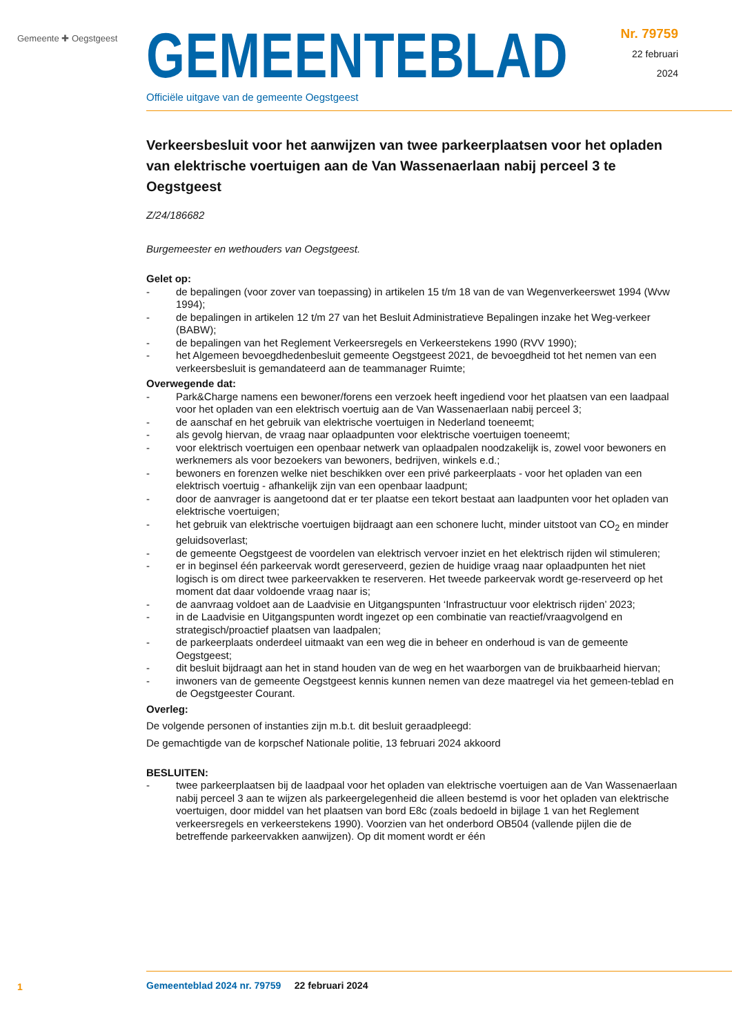Gemeente ✚ Oegstgeest
GEMEENTEBLAD
Officiële uitgave van de gemeente Oegstgeest
Nr. 79759
22 februari
2024
Verkeersbesluit voor het aanwijzen van twee parkeerplaatsen voor het opladen van elektrische voertuigen aan de Van Wassenaerlaan nabij perceel 3 te Oegstgeest
Z/24/186682
Burgemeester en wethouders van Oegstgeest.
Gelet op:
- de bepalingen (voor zover van toepassing) in artikelen 15 t/m 18 van de van Wegenverkeerswet 1994 (Wvw 1994);
- de bepalingen in artikelen 12 t/m 27 van het Besluit Administratieve Bepalingen inzake het Weg-verkeer (BABW);
- de bepalingen van het Reglement Verkeersregels en Verkeerstekens 1990 (RVV 1990);
- het Algemeen bevoegdhedenbesluit gemeente Oegstgeest 2021, de bevoegdheid tot het nemen van een verkeersbesluit is gemandateerd aan de teammanager Ruimte;
Overwegende dat:
- Park&Charge namens een bewoner/forens een verzoek heeft ingediend voor het plaatsen van een laadpaal voor het opladen van een elektrisch voertuig aan de Van Wassenaerlaan nabij perceel 3;
- de aanschaf en het gebruik van elektrische voertuigen in Nederland toeneemt;
- als gevolg hiervan, de vraag naar oplaadpunten voor elektrische voertuigen toeneemt;
- voor elektrisch voertuigen een openbaar netwerk van oplaadpalen noodzakelijk is, zowel voor bewoners en werknemers als voor bezoekers van bewoners, bedrijven, winkels e.d.;
- bewoners en forenzen welke niet beschikken over een privé parkeerplaats - voor het opladen van een elektrisch voertuig - afhankelijk zijn van een openbaar laadpunt;
- door de aanvrager is aangetoond dat er ter plaatse een tekort bestaat aan laadpunten voor het opladen van elektrische voertuigen;
- het gebruik van elektrische voertuigen bijdraagt aan een schonere lucht, minder uitstoot van CO<sub>2</sub> en minder geluidsoverlast;
- de gemeente Oegstgeest de voordelen van elektrisch vervoer inziet en het elektrisch rijden wil stimuleren;
- er in beginsel één parkeervak wordt gereserveerd, gezien de huidige vraag naar oplaadpunten het niet logisch is om direct twee parkeervakken te reserveren. Het tweede parkeervak wordt ge-reserveerd op het moment dat daar voldoende vraag naar is;
- de aanvraag voldoet aan de Laadvisie en Uitgangspunten ‘Infrastructuur voor elektrisch rijden’ 2023;
- in de Laadvisie en Uitgangspunten wordt ingezet op een combinatie van reactief/vraagvolgend en strategisch/proactief plaatsen van laadpalen;
- de parkeerplaats onderdeel uitmaakt van een weg die in beheer en onderhoud is van de gemeente Oegstgeest;
- dit besluit bijdraagt aan het in stand houden van de weg en het waarborgen van de bruikbaarheid hiervan;
- inwoners van de gemeente Oegstgeest kennis kunnen nemen van deze maatregel via het gemeen-teblad en de Oegstgeester Courant.
Overleg:
De volgende personen of instanties zijn m.b.t. dit besluit geraadpleegd:
De gemachtigde van de korpschef Nationale politie, 13 februari 2024 akkoord
BESLUITEN:
- twee parkeerplaatsen bij de laadpaal voor het opladen van elektrische voertuigen aan de Van Wassenaerlaan nabij perceel 3 aan te wijzen als parkeergelegenheid die alleen bestemd is voor het opladen van elektrische voertuigen, door middel van het plaatsen van bord E8c (zoals bedoeld in bijlage 1 van het Reglement verkeersregels en verkeerstekens 1990). Voorzien van het onderbord OB504 (vallende pijlen die de betreffende parkeervakken aanwijzen). Op dit moment wordt er één
1
Gemeenteblad 2024 nr. 79759 22 februari 2024